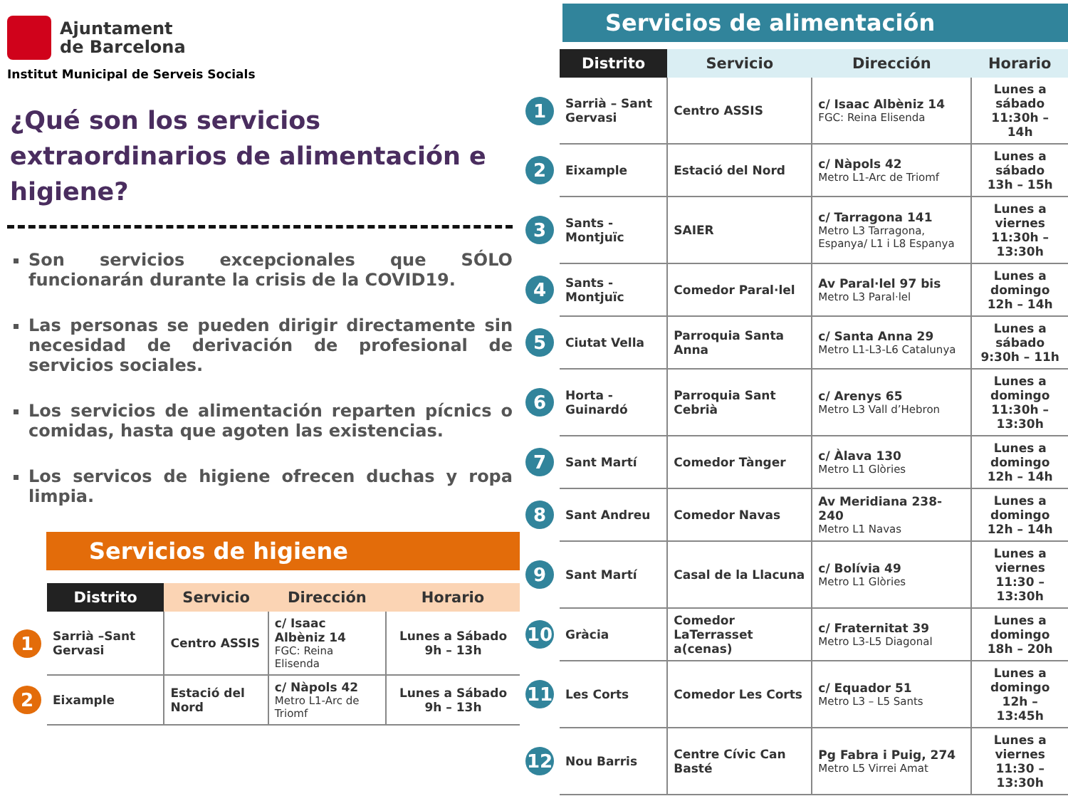Ajuntament
de Barcelona
Institut Municipal de Serveis Socials
¿Qué son los servicios extraordinarios de alimentación e higiene?
Son servicios excepcionales que SÓLO funcionarán durante la crisis de la COVID19.
Las personas se pueden dirigir directamente sin necesidad de derivación de profesional de servicios sociales.
Los servicios de alimentación reparten pícnics o comidas, hasta que agoten las existencias.
Los servicos de higiene ofrecen duchas y ropa limpia.
Servicios de higiene
| | Distrito | Servicio | Dirección | Horario |
| --- | --- | --- | --- | --- |
| 1 | Sarrià –Sant Gervasi | Centro ASSIS | c/ Isaac Albèniz 14 FGC: Reina Elisenda | Lunes a Sábado 9h – 13h |
| 2 | Eixample | Estació del Nord | c/ Nàpols 42 Metro L1-Arc de Triomf | Lunes a Sábado 9h – 13h |
Servicios de alimentación
| | Distrito | Servicio | Dirección | Horario |
| --- | --- | --- | --- | --- |
| 1 | Sarrià – Sant Gervasi | Centro ASSIS | c/ Isaac Albèniz 14 FGC: Reina Elisenda | Lunes a sábado 11:30h – 14h |
| 2 | Eixample | Estació del Nord | c/ Nàpols 42 Metro L1-Arc de Triomf | Lunes a sábado 13h – 15h |
| 3 | Sants - Montjuïc | SAIER | c/ Tarragona 141 Metro L3 Tarragona, Espanya/ L1 i L8 Espanya | Lunes a viernes 11:30h – 13:30h |
| 4 | Sants - Montjuïc | Comedor Paral·lel | Av Paral·lel 97 bis Metro L3 Paral·lel | Lunes a domingo 12h – 14h |
| 5 | Ciutat Vella | Parroquia Santa Anna | c/ Santa Anna 29 Metro L1-L3-L6 Catalunya | Lunes a sábado 9:30h – 11h |
| 6 | Horta - Guinardó | Parroquia Sant Cebrià | c/ Arenys 65 Metro L3 Vall d’Hebron | Lunes a domingo 11:30h – 13:30h |
| 7 | Sant Martí | Comedor Tànger | c/ Àlava 130 Metro L1 Glòries | Lunes a domingo 12h – 14h |
| 8 | Sant Andreu | Comedor Navas | Av Meridiana 238-240 Metro L1 Navas | Lunes a domingo 12h – 14h |
| 9 | Sant Martí | Casal de la Llacuna | c/ Bolívia 49 Metro L1 Glòries | Lunes a viernes 11:30 – 13:30h |
| 10 | Gràcia | Comedor LaTerrasset a(cenas) | c/ Fraternitat 39 Metro L3-L5 Diagonal | Lunes a domingo 18h – 20h |
| 11 | Les Corts | Comedor Les Corts | c/ Equador 51 Metro L3 – L5 Sants | Lunes a domingo 12h – 13:45h |
| 12 | Nou Barris | Centre Cívic Can Basté | Pg Fabra i Puig, 274 Metro L5 Virrei Amat | Lunes a viernes 11:30 – 13:30h |